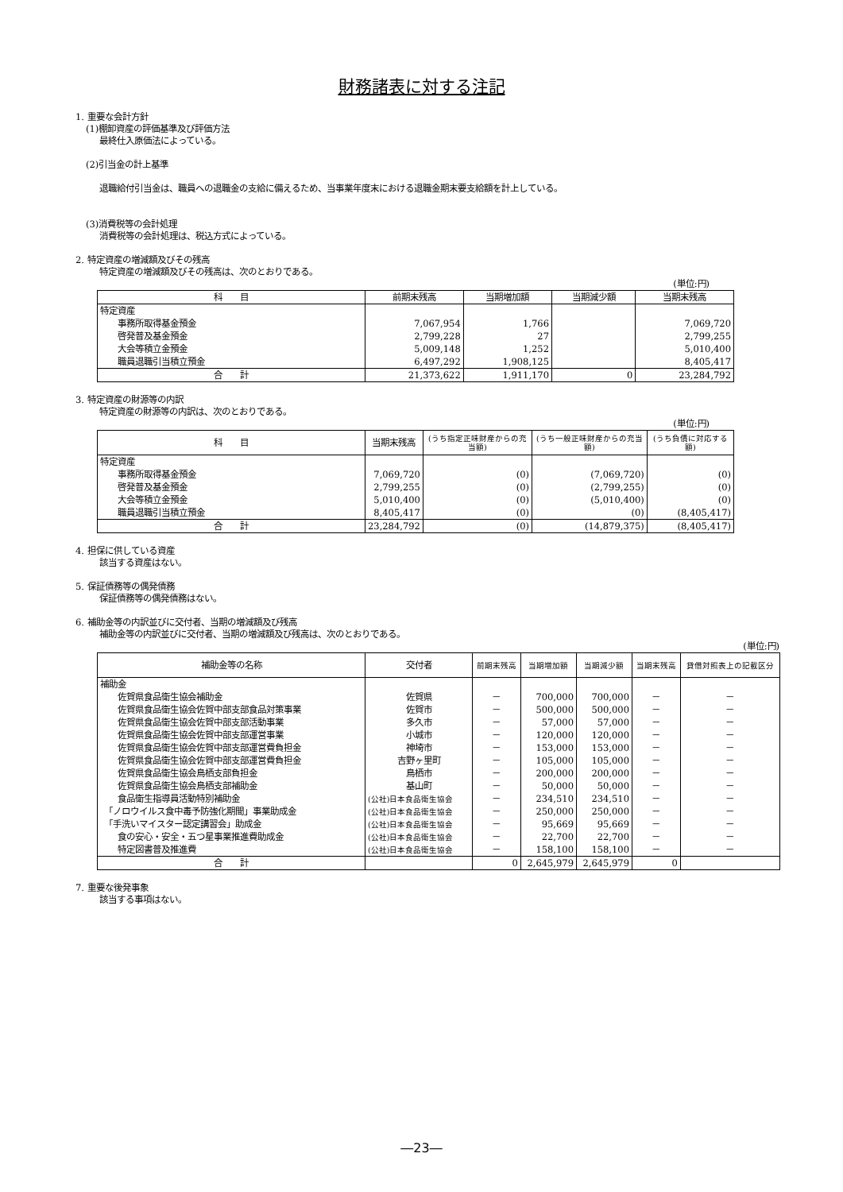財務諸表に対する注記
1. 重要な会計方針
(1)棚卸資産の評価基準及び評価方法
最終仕入原価法によっている。
(2)引当金の計上基準
退職給付引当金は、職員への退職金の支給に備えるため、当事業年度末における退職金期末要支給額を計上している。
(3)消費税等の会計処理
消費税等の会計処理は、税込方式によっている。
2. 特定資産の増減額及びその残高
特定資産の増減額及びその残高は、次のとおりである。
(単位:円)
| 科 目 | 前期末残高 | 当期増加額 | 当期減少額 | 当期末残高 |
| --- | --- | --- | --- | --- |
| 特定資産 | | | | |
| 事務所取得基金預金 | 7,067,954 | 1,766 | | 7,069,720 |
| 啓発普及基金預金 | 2,799,228 | 27 | | 2,799,255 |
| 大会等積立金預金 | 5,009,148 | 1,252 | | 5,010,400 |
| 職員退職引当積立預金 | 6,497,292 | 1,908,125 | | 8,405,417 |
| 合 計 | 21,373,622 | 1,911,170 | 0 | 23,284,792 |
3. 特定資産の財源等の内訳
特定資産の財源等の内訳は、次のとおりである。
(単位:円)
| 科 目 | 当期末残高 | (うち指定正味財産からの充当額) | (うち一般正味財産からの充当額) | (うち負債に対応する額) |
| --- | --- | --- | --- | --- |
| 特定資産 | | | | |
| 事務所取得基金預金 | 7,069,720 | (0) | (7,069,720) | (0) |
| 啓発普及基金預金 | 2,799,255 | (0) | (2,799,255) | (0) |
| 大会等積立金預金 | 5,010,400 | (0) | (5,010,400) | (0) |
| 職員退職引当積立預金 | 8,405,417 | (0) | (0) | (8,405,417) |
| 合 計 | 23,284,792 | (0) | (14,879,375) | (8,405,417) |
4. 担保に供している資産
該当する資産はない。
5. 保証債務等の偶発債務
保証債務等の偶発債務はない。
6. 補助金等の内訳並びに交付者、当期の増減額及び残高
補助金等の内訳並びに交付者、当期の増減額及び残高は、次のとおりである。
(単位:円)
| 補助金等の名称 | 交付者 | 前期末残高 | 当期増加額 | 当期減少額 | 当期末残高 | 貸借対照表上の記載区分 |
| --- | --- | --- | --- | --- | --- | --- |
| 補助金 | | | | | | |
| 佐賀県食品衛生協会補助金 | 佐賀県 | － | 700,000 | 700,000 | － | － |
| 佐賀県食品衛生協会佐賀中部支部食品対策事業 | 佐賀市 | － | 500,000 | 500,000 | － | － |
| 佐賀県食品衛生協会佐賀中部支部活動事業 | 多久市 | － | 57,000 | 57,000 | － | － |
| 佐賀県食品衛生協会佐賀中部支部運営事業 | 小城市 | － | 120,000 | 120,000 | － | － |
| 佐賀県食品衛生協会佐賀中部支部運営費負担金 | 神埼市 | － | 153,000 | 153,000 | － | － |
| 佐賀県食品衛生協会佐賀中部支部運営費負担金 | 吉野ヶ里町 | － | 105,000 | 105,000 | － | － |
| 佐賀県食品衛生協会鳥栖支部負担金 | 鳥栖市 | － | 200,000 | 200,000 | － | － |
| 佐賀県食品衛生協会鳥栖支部補助金 | 基山町 | － | 50,000 | 50,000 | － | － |
| 食品衛生指導員活動特別補助金 | (公社)日本食品衛生協会 | － | 234,510 | 234,510 | － | － |
| 「ノロウイルス食中毒予防強化期間」事業助成金 | (公社)日本食品衛生協会 | － | 250,000 | 250,000 | － | － |
| 「手洗いマイスター認定講習会」助成金 | (公社)日本食品衛生協会 | － | 95,669 | 95,669 | － | － |
| 食の安心・安全・五つ星事業推進費助成金 | (公社)日本食品衛生協会 | － | 22,700 | 22,700 | － | － |
| 特定図書普及推進費 | (公社)日本食品衛生協会 | － | 158,100 | 158,100 | － | － |
| 合 計 | | 0 | 2,645,979 | 2,645,979 | 0 | |
7. 重要な後発事象
該当する事項はない。
―23―